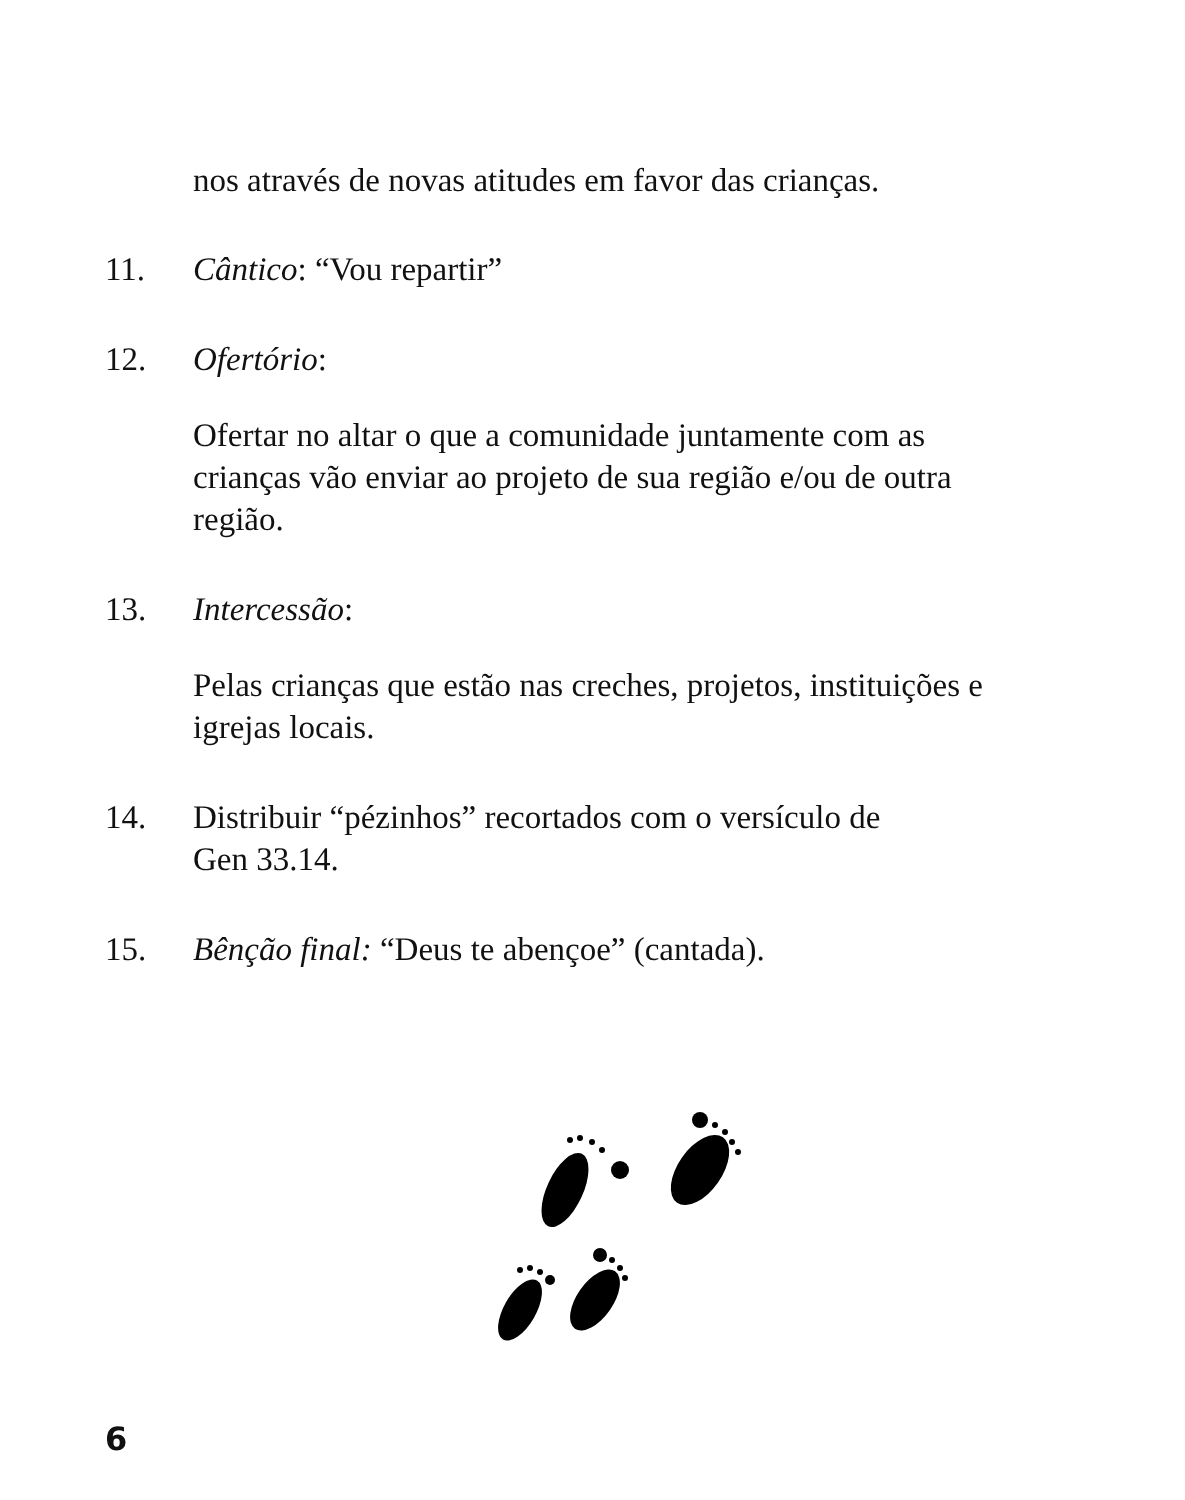nos através de novas atitudes em favor das crianças.
11. Cântico: “Vou repartir”
12. Ofertório:
Ofertar no altar o que a comunidade juntamente com as crianças vão enviar ao projeto de sua região e/ou de outra região.
13. Intercessão:
Pelas crianças que estão nas creches, projetos, instituições e igrejas locais.
14. Distribuir “pézinhos” recortados com o versículo de
Gen 33.14.
15. Bênção final: “Deus te abençoe” (cantada).
6